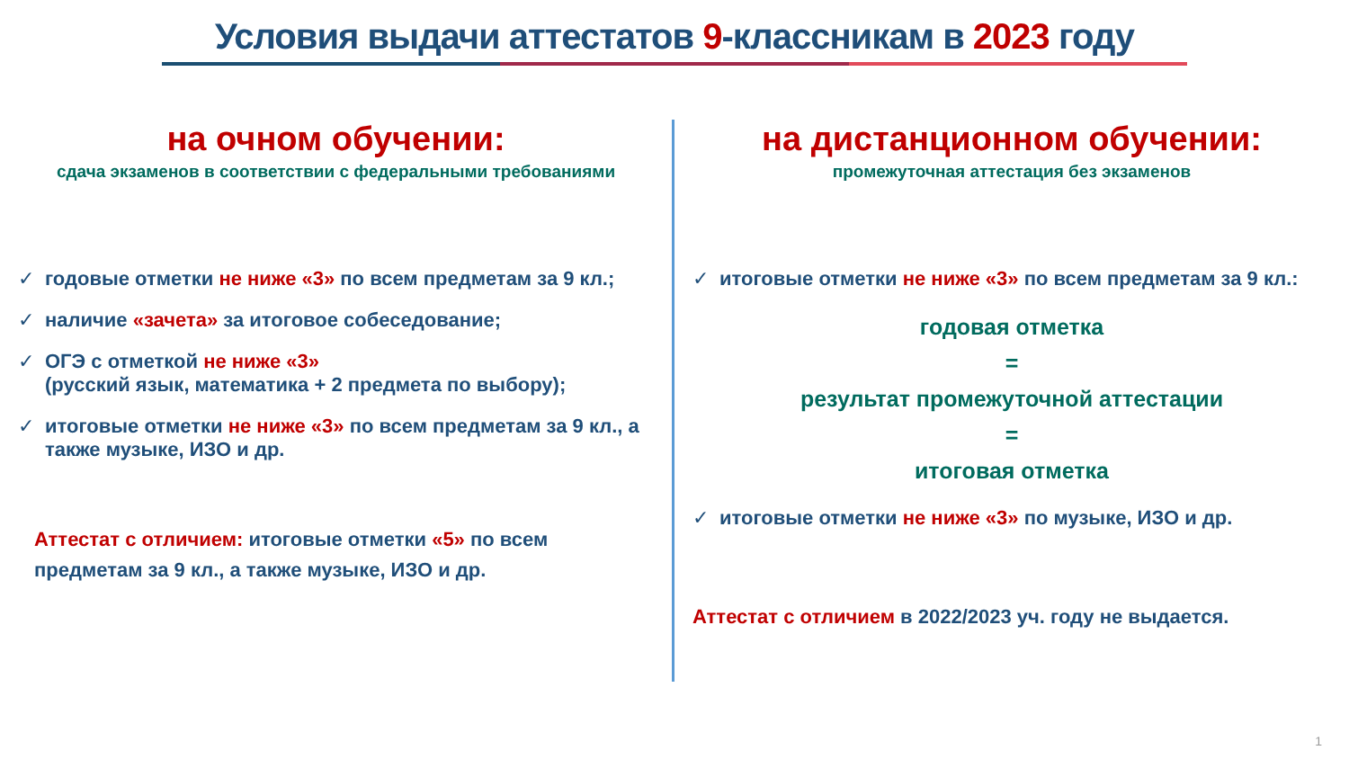Условия выдачи аттестатов 9-классникам в 2023 году
на очном обучении:
сдача экзаменов в соответствии с федеральными требованиями
✓ годовые отметки не ниже «3» по всем предметам за 9 кл.;
✓ наличие «зачета» за итоговое собеседование;
✓ ОГЭ с отметкой не ниже «3»
(русский язык, математика + 2 предмета по выбору);
✓ итоговые отметки не ниже «3» по всем предметам за 9 кл., а также музыке, ИЗО и др.
Аттестат с отличием: итоговые отметки «5» по всем
предметам за 9 кл., а также музыке, ИЗО и др.
на дистанционном обучении:
промежуточная аттестация без экзаменов
✓ итоговые отметки не ниже «3» по всем предметам за 9 кл.:
годовая отметка
=
результат промежуточной аттестации
=
итоговая отметка
✓ итоговые отметки не ниже «3» по музыке, ИЗО и др.
Аттестат с отличием в 2022/2023 уч. году не выдается.
1